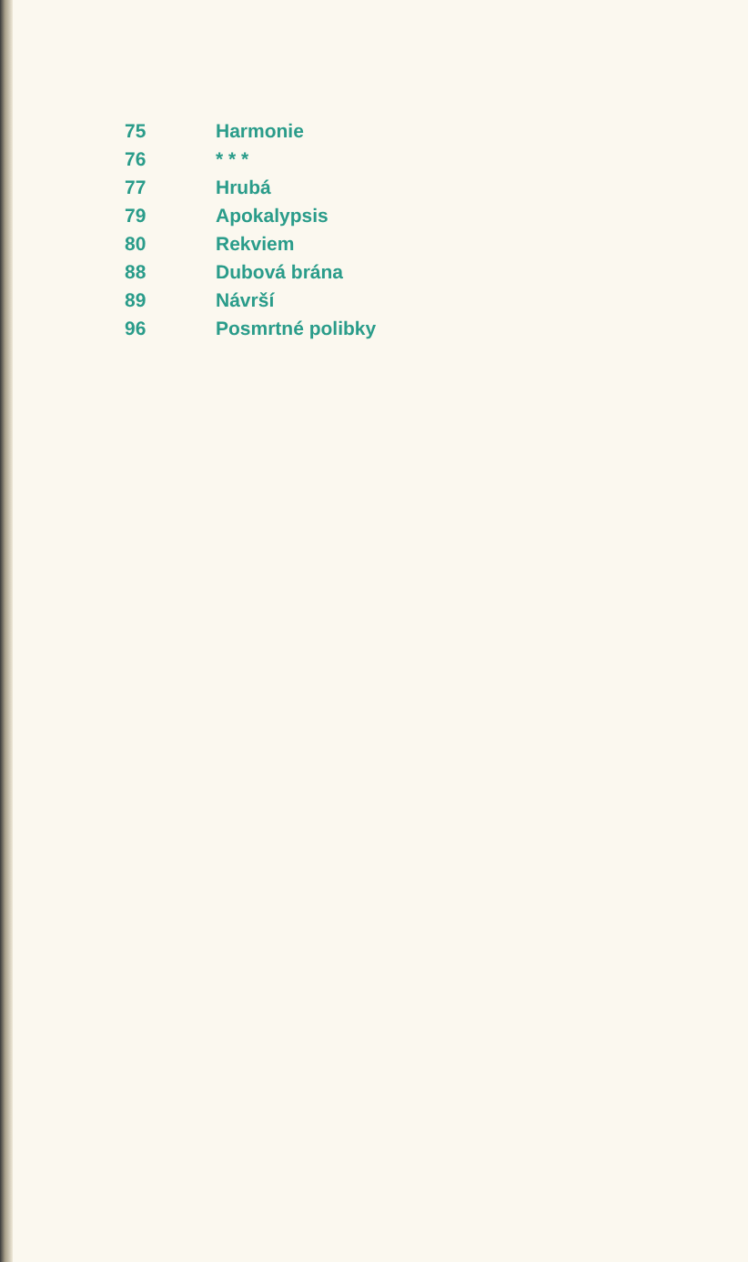| 75 | Harmonie |
| 76 | * * * |
| 77 | Hrubá |
| 79 | Apokalypsis |
| 80 | Rekviem |
| 88 | Dubová brána |
| 89 | Návrší |
| 96 | Posmrtné polibky |